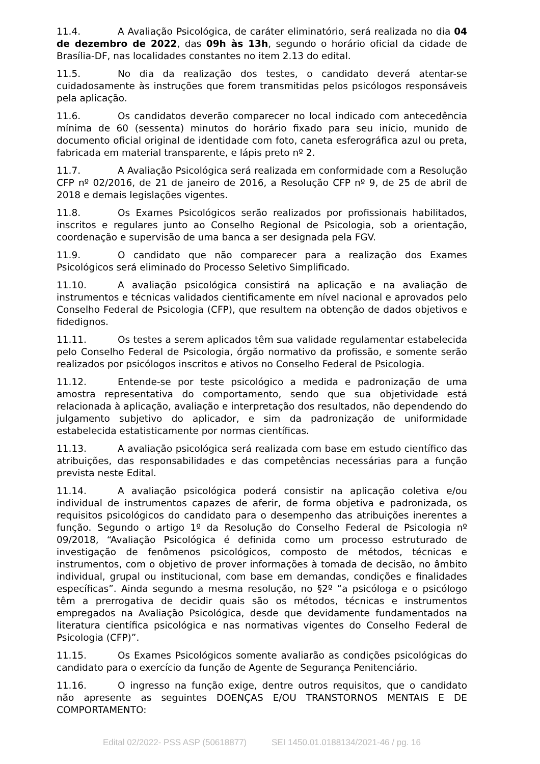11.4. A Avaliação Psicológica, de caráter eliminatório, será realizada no dia 04 de dezembro de 2022, das 09h às 13h, segundo o horário oficial da cidade de Brasília-DF, nas localidades constantes no item 2.13 do edital.
11.5. No dia da realização dos testes, o candidato deverá atentar-se cuidadosamente às instruções que forem transmitidas pelos psicólogos responsáveis pela aplicação.
11.6. Os candidatos deverão comparecer no local indicado com antecedência mínima de 60 (sessenta) minutos do horário fixado para seu início, munido de documento oficial original de identidade com foto, caneta esferográfica azul ou preta, fabricada em material transparente, e lápis preto nº 2.
11.7. A Avaliação Psicológica será realizada em conformidade com a Resolução CFP nº 02/2016, de 21 de janeiro de 2016, a Resolução CFP nº 9, de 25 de abril de 2018 e demais legislações vigentes.
11.8. Os Exames Psicológicos serão realizados por profissionais habilitados, inscritos e regulares junto ao Conselho Regional de Psicologia, sob a orientação, coordenação e supervisão de uma banca a ser designada pela FGV.
11.9. O candidato que não comparecer para a realização dos Exames Psicológicos será eliminado do Processo Seletivo Simplificado.
11.10. A avaliação psicológica consistirá na aplicação e na avaliação de instrumentos e técnicas validados cientificamente em nível nacional e aprovados pelo Conselho Federal de Psicologia (CFP), que resultem na obtenção de dados objetivos e fidedignos.
11.11. Os testes a serem aplicados têm sua validade regulamentar estabelecida pelo Conselho Federal de Psicologia, órgão normativo da profissão, e somente serão realizados por psicólogos inscritos e ativos no Conselho Federal de Psicologia.
11.12. Entende-se por teste psicológico a medida e padronização de uma amostra representativa do comportamento, sendo que sua objetividade está relacionada à aplicação, avaliação e interpretação dos resultados, não dependendo do julgamento subjetivo do aplicador, e sim da padronização de uniformidade estabelecida estatisticamente por normas científicas.
11.13. A avaliação psicológica será realizada com base em estudo científico das atribuições, das responsabilidades e das competências necessárias para a função prevista neste Edital.
11.14. A avaliação psicológica poderá consistir na aplicação coletiva e/ou individual de instrumentos capazes de aferir, de forma objetiva e padronizada, os requisitos psicológicos do candidato para o desempenho das atribuições inerentes a função. Segundo o artigo 1º da Resolução do Conselho Federal de Psicologia nº 09/2018, “Avaliação Psicológica é definida como um processo estruturado de investigação de fenômenos psicológicos, composto de métodos, técnicas e instrumentos, com o objetivo de prover informações à tomada de decisão, no âmbito individual, grupal ou institucional, com base em demandas, condições e finalidades específicas”. Ainda segundo a mesma resolução, no §2º “a psicóloga e o psicólogo têm a prerrogativa de decidir quais são os métodos, técnicas e instrumentos empregados na Avaliação Psicológica, desde que devidamente fundamentados na literatura científica psicológica e nas normativas vigentes do Conselho Federal de Psicologia (CFP)”.
11.15. Os Exames Psicológicos somente avaliarão as condições psicológicas do candidato para o exercício da função de Agente de Segurança Penitenciário.
11.16. O ingresso na função exige, dentre outros requisitos, que o candidato não apresente as seguintes DOENÇAS E/OU TRANSTORNOS MENTAIS E DE COMPORTAMENTO:
Edital 02/2022- PSS ASP (50618877) SEI 1450.01.0188134/2021-46 / pg. 16